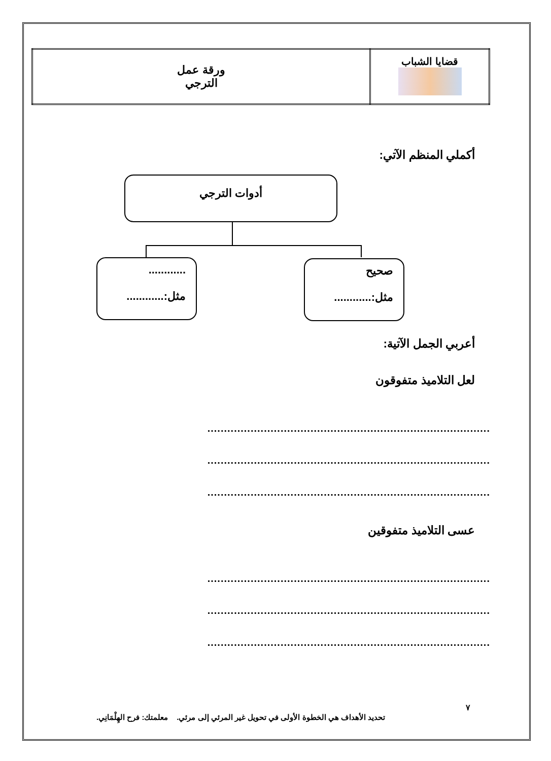| قضايا الشباب | ورقة عمل الترجي |
أكملي المنظم الآتي:
أدوات الترجي
............
مثل:............
صحيح
مثل:............
أعربي الجمل الآتية:
لعل التلاميذ متفوقون
.....................................................................................
.....................................................................................
.....................................................................................
عسى التلاميذ متفوقين
.....................................................................................
.....................................................................................
.....................................................................................
٧
تحديد الأهداف هي الخطوة الأولى في تحويل غير المرئي إلى مرئي. معلمتك: فرح الهِلْمَانِي.